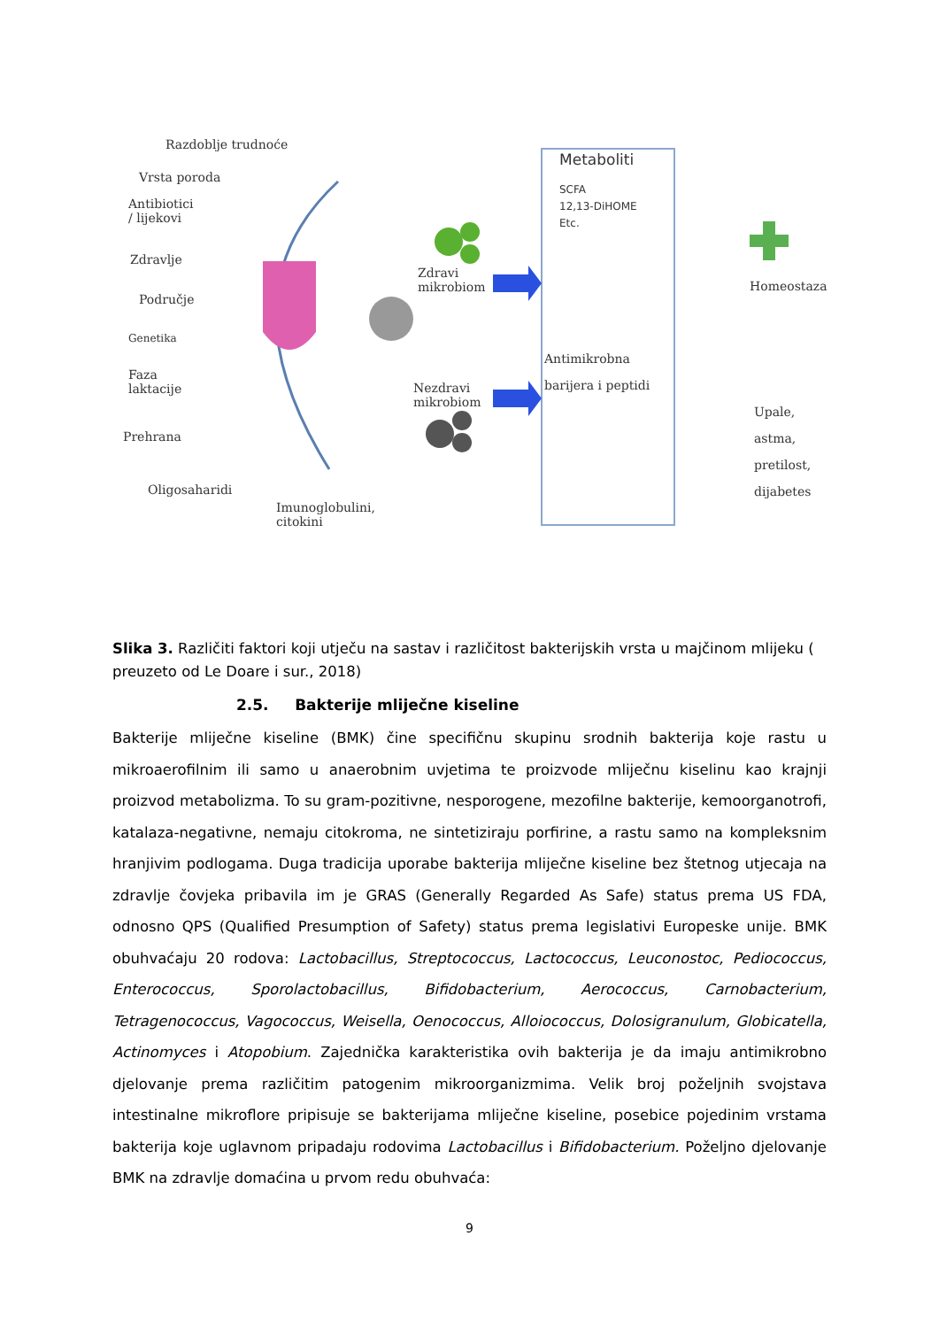Razdoblje trudnoće
Vrsta poroda
Antibiotici
/ lijekovi
Zdravlje
Područje
Genetika
Faza
laktacije
Prehrana
Oligosaharidi
Imunoglobulini,
citokini
Zdravi
mikrobiom
Nezdravi
mikrobiom
Metaboliti
SCFA
12,13-DiHOME
Etc.
Antimikrobna
barijera i peptidi
Homeostaza
Upale,
astma,
pretilost,
dijabetes
Slika 3. Različiti faktori koji utječu na sastav i različitost bakterijskih vrsta u majčinom mlijeku ( preuzeto od Le Doare i sur., 2018)
2.5. Bakterije mliječne kiseline
Bakterije mliječne kiseline (BMK) čine specifičnu skupinu srodnih bakterija koje rastu u mikroaerofilnim ili samo u anaerobnim uvjetima te proizvode mliječnu kiselinu kao krajnji proizvod metabolizma. To su gram-pozitivne, nesporogene, mezofilne bakterije, kemoorganotrofi, katalaza-negativne, nemaju citokroma, ne sintetiziraju porfirine, a rastu samo na kompleksnim hranjivim podlogama. Duga tradicija uporabe bakterija mliječne kiseline bez štetnog utjecaja na zdravlje čovjeka pribavila im je GRAS (Generally Regarded As Safe) status prema US FDA, odnosno QPS (Qualified Presumption of Safety) status prema legislativi Europeske unije. BMK obuhvaćaju 20 rodova: Lactobacillus, Streptococcus, Lactococcus, Leuconostoc, Pediococcus, Enterococcus, Sporolactobacillus, Bifidobacterium, Aerococcus, Carnobacterium, Tetragenococcus, Vagococcus, Weisella, Oenococcus, Alloiococcus, Dolosigranulum, Globicatella, Actinomyces i Atopobium. Zajednička karakteristika ovih bakterija je da imaju antimikrobno djelovanje prema različitim patogenim mikroorganizmima. Velik broj poželjnih svojstava intestinalne mikroflore pripisuje se bakterijama mliječne kiseline, posebice pojedinim vrstama bakterija koje uglavnom pripadaju rodovima Lactobacillus i Bifidobacterium. Poželjno djelovanje BMK na zdravlje domaćina u prvom redu obuhvaća:
9